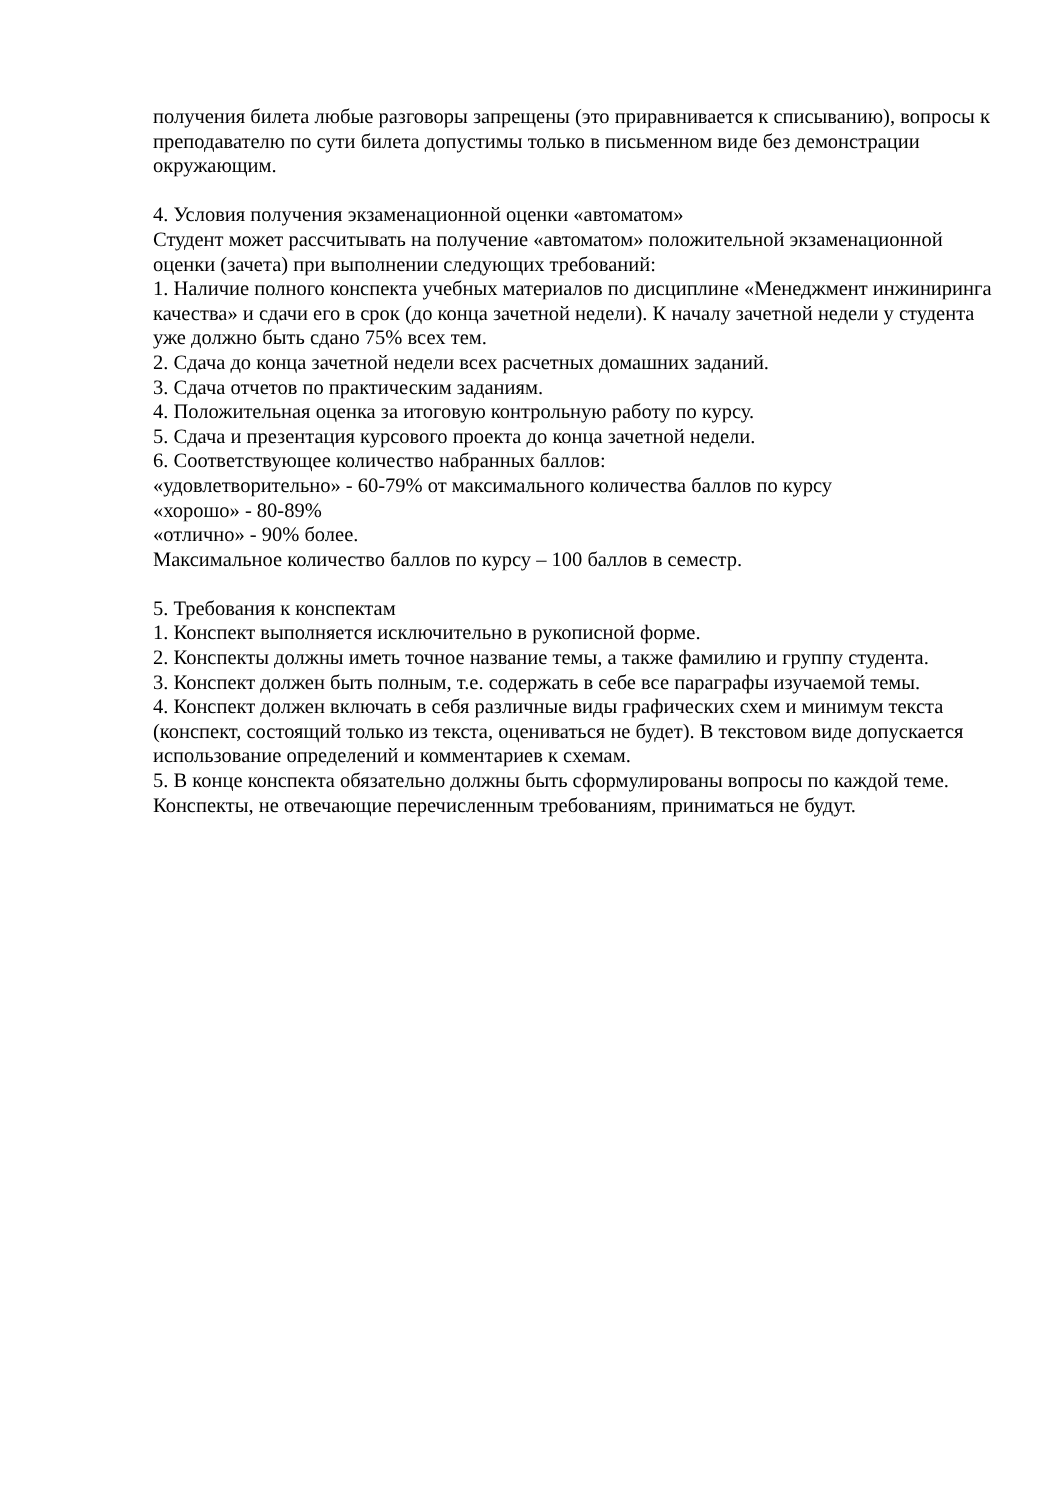получения билета любые разговоры запрещены (это приравнивается к списыванию), вопросы к преподавателю по сути билета допустимы только в письменном виде без демонстрации окружающим.
4. Условия получения экзаменационной оценки «автоматом»
Студент может рассчитывать на получение «автоматом» положительной экзаменационной оценки (зачета) при выполнении следующих требований:
1. Наличие полного конспекта учебных материалов по дисциплине «Менеджмент инжиниринга качества» и сдачи его в срок (до конца зачетной недели). К началу зачетной недели у студента уже должно быть сдано 75% всех тем.
2. Сдача до конца зачетной недели всех расчетных домашних заданий.
3. Сдача отчетов по практическим заданиям.
4. Положительная оценка за итоговую контрольную работу по курсу.
5. Сдача и презентация курсового проекта до конца зачетной недели.
6. Соответствующее количество набранных баллов:
«удовлетворительно» - 60-79% от максимального количества баллов по курсу
«хорошо» - 80-89%
«отлично» - 90% более.
Максимальное количество баллов по курсу – 100 баллов в семестр.
5. Требования к конспектам
1. Конспект выполняется исключительно в рукописной форме.
2. Конспекты должны иметь точное название темы, а также фамилию и группу студента.
3. Конспект должен быть полным, т.е. содержать в себе все параграфы изучаемой темы.
4. Конспект должен включать в себя различные виды графических схем и минимум текста (конспект, состоящий только из текста, оцениваться не будет). В текстовом виде допускается использование определений и комментариев к схемам.
5. В конце конспекта обязательно должны быть сформулированы вопросы по каждой теме.
Конспекты, не отвечающие перечисленным требованиям, приниматься не будут.